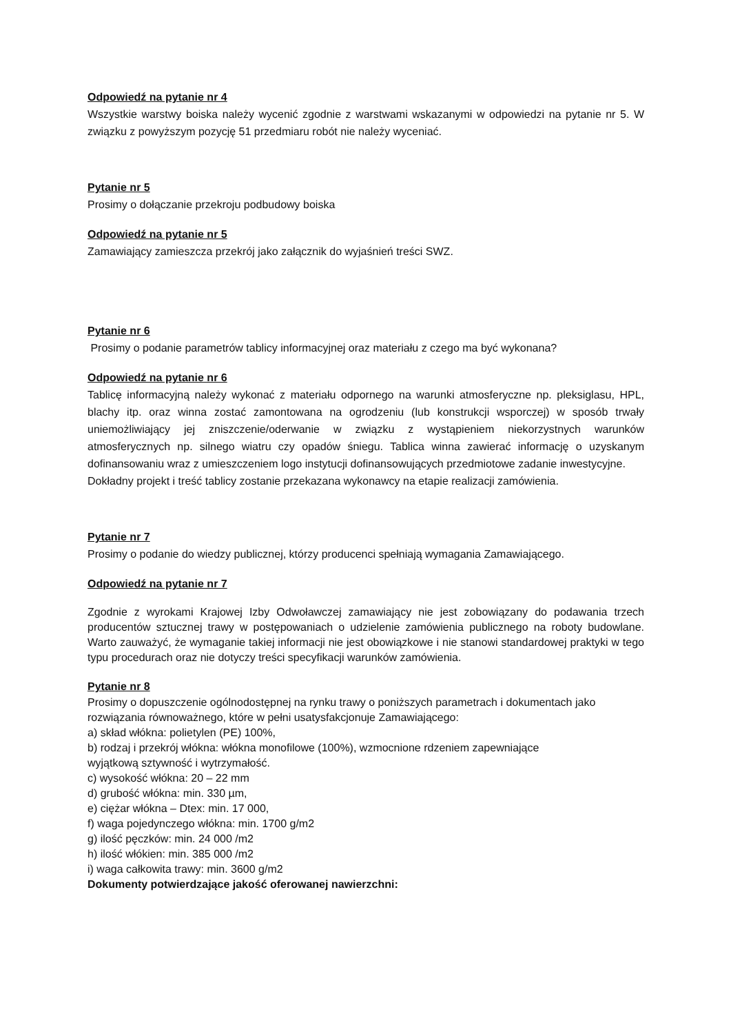Odpowiedź na pytanie nr 4
Wszystkie warstwy boiska należy wycenić zgodnie z warstwami wskazanymi w odpowiedzi na pytanie nr 5. W związku z powyższym pozycję 51 przedmiaru robót nie należy wyceniać.
Pytanie nr 5
Prosimy o dołączanie przekroju podbudowy boiska
Odpowiedź na pytanie nr 5
Zamawiający zamieszcza przekrój jako załącznik do wyjaśnień treści SWZ.
Pytanie nr 6
Prosimy o podanie parametrów tablicy informacyjnej oraz materiału z czego ma być wykonana?
Odpowiedź na pytanie nr 6
Tablicę informacyjną należy wykonać z materiału odpornego na warunki atmosferyczne np. pleksiglasu, HPL, blachy itp. oraz winna zostać zamontowana na ogrodzeniu (lub konstrukcji wsporczej) w sposób trwały uniemożliwiający jej zniszczenie/oderwanie w związku z wystąpieniem niekorzystnych warunków atmosferycznych np. silnego wiatru czy opadów śniegu. Tablica winna zawierać informację o uzyskanym dofinansowaniu wraz z umieszczeniem logo instytucji dofinansowujących przedmiotowe zadanie inwestycyjne.
Dokładny projekt i treść tablicy zostanie przekazana wykonawcy na etapie realizacji zamówienia.
Pytanie nr 7
Prosimy o podanie do wiedzy publicznej, którzy producenci spełniają wymagania Zamawiającego.
Odpowiedź na pytanie nr 7
Zgodnie z wyrokami Krajowej Izby Odwoławczej zamawiający nie jest zobowiązany do podawania trzech producentów sztucznej trawy w postępowaniach o udzielenie zamówienia publicznego na roboty budowlane. Warto zauważyć, że wymaganie takiej informacji nie jest obowiązkowe i nie stanowi standardowej praktyki w tego typu procedurach oraz nie dotyczy treści specyfikacji warunków zamówienia.
Pytanie nr 8
Prosimy o dopuszczenie ogólnodostępnej na rynku trawy o poniższych parametrach i dokumentach jako rozwiązania równoważnego, które w pełni usatysfakcjonuje Zamawiającego:
a) skład włókna: polietylen (PE) 100%,
b) rodzaj i przekrój włókna: włókna monofilowe (100%), wzmocnione rdzeniem zapewniające
wyjątkową sztywność i wytrzymałość.
c) wysokość włókna: 20 – 22 mm
d) grubość włókna: min. 330 µm,
e) ciężar włókna – Dtex: min. 17 000,
f) waga pojedynczego włókna: min. 1700 g/m2
g) ilość pęczków: min. 24 000 /m2
h) ilość włókien: min. 385 000 /m2
i) waga całkowita trawy: min. 3600 g/m2
Dokumenty potwierdzające jakość oferowanej nawierzchni: